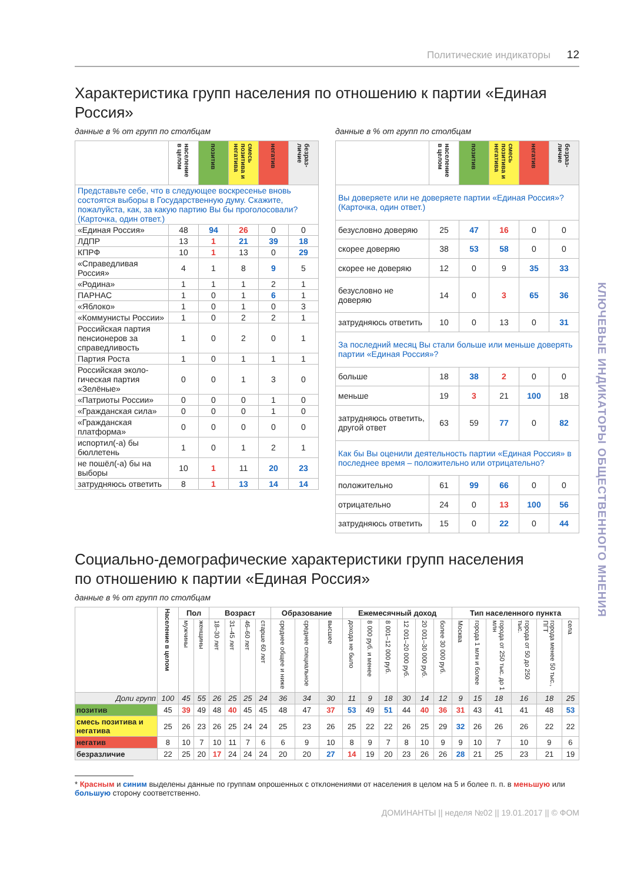Политические индикаторы 12
Характеристика групп населения по отношению к партии «Единая Россия»
данные в % от групп по столбцам
| | население в целом | позитив | смесь позитива и негатива | негатив | безраз-личие |
| --- | --- | --- | --- | --- | --- |
| Представьте себе, что в следующее воскресенье вновь состоятся выборы в Государственную думу. Скажите, пожалуйста, как, за какую партию Вы бы проголосовали? (Карточка, один ответ.) | | | | | |
| «Единая Россия» | 48 | 94 | 26 | 0 | 0 |
| ЛДПР | 13 | 1 | 21 | 39 | 18 |
| КПРФ | 10 | 1 | 13 | 0 | 29 |
| «Справедливая Россия» | 4 | 1 | 8 | 9 | 5 |
| «Родина» | 1 | 1 | 1 | 2 | 1 |
| ПАРНАС | 1 | 0 | 1 | 6 | 1 |
| «Яблоко» | 1 | 0 | 1 | 0 | 3 |
| «Коммунисты России» | 1 | 0 | 2 | 2 | 1 |
| Российская партия пенсионеров за справедливость | 1 | 0 | 2 | 0 | 1 |
| Партия Роста | 1 | 0 | 1 | 1 | 1 |
| Российская эколо-гическая партия «Зелёные» | 0 | 0 | 1 | 3 | 0 |
| «Патриоты России» | 0 | 0 | 0 | 1 | 0 |
| «Гражданская сила» | 0 | 0 | 0 | 1 | 0 |
| «Гражданская платформа» | 0 | 0 | 0 | 0 | 0 |
| испортил(-а) бы бюллетень | 1 | 0 | 1 | 2 | 1 |
| не пошёл(-а) бы на выборы | 10 | 1 | 11 | 20 | 23 |
| затрудняюсь ответить | 8 | 1 | 13 | 14 | 14 |
данные в % от групп по столбцам
| | население в целом | позитив | смесь позитива и негатива | негатив | безраз-личие |
| --- | --- | --- | --- | --- | --- |
| Вы доверяете или не доверяете партии «Единая Россия»? (Карточка, один ответ.) | | | | | |
| безусловно доверяю | 25 | 47 | 16 | 0 | 0 |
| скорее доверяю | 38 | 53 | 58 | 0 | 0 |
| скорее не доверяю | 12 | 0 | 9 | 35 | 33 |
| безусловно не доверяю | 14 | 0 | 3 | 65 | 36 |
| затрудняюсь ответить | 10 | 0 | 13 | 0 | 31 |
| За последний месяц Вы стали больше или меньше доверять партии «Единая Россия»? | | | | | |
| больше | 18 | 38 | 2 | 0 | 0 |
| меньше | 19 | 3 | 21 | 100 | 18 |
| затрудняюсь ответить, другой ответ | 63 | 59 | 77 | 0 | 82 |
| Как бы Вы оценили деятельность партии «Единая Россия» в последнее время – положительно или отрицательно? | | | | | |
| положительно | 61 | 99 | 66 | 0 | 0 |
| отрицательно | 24 | 0 | 13 | 100 | 56 |
| затрудняюсь ответить | 15 | 0 | 22 | 0 | 44 |
Социально-демографические характеристики групп населения
по отношению к партии «Единая Россия»
данные в % от групп по столбцам
| | Население в целом | Пол | | Возраст | | | | Образование | | | Ежемесячный доход | | | | | | Тип населенного пункта | | | | | |
| --- | --- | --- | --- | --- | --- | --- | --- | --- | --- | --- | --- | --- | --- | --- | --- | --- | --- | --- | --- | --- | --- | --- |
| | | мужчины | женщины | 18–30 лет | 31–45 лет | 46–60 лет | старше 60 лет | среднее общее и ниже | среднее специальное | высшее | дохода не было | 8 000 руб. и менее | 8 001–12 000 руб. | 12 001–20 000 руб. | 20 001–30 000 руб. | более 30 000 руб. | Москва | города 1 млн и более | города от 250 тыс. до 1 млн | города от 50 до 250 тыс. | города менее 50 тыс., ПГТ | села |
| Доли групп | 100 | 45 | 55 | 26 | 25 | 25 | 24 | 36 | 34 | 30 | 11 | 9 | 18 | 30 | 14 | 12 | 9 | 15 | 18 | 16 | 18 | 25 |
| позитив | 45 | 39 | 49 | 48 | 40 | 45 | 45 | 48 | 47 | 37 | 53 | 49 | 51 | 44 | 40 | 36 | 31 | 43 | 41 | 41 | 48 | 53 |
| смесь позитива и негатива | 25 | 26 | 23 | 26 | 25 | 24 | 24 | 25 | 23 | 26 | 25 | 22 | 22 | 26 | 25 | 29 | 32 | 26 | 26 | 26 | 22 | 22 |
| негатив | 8 | 10 | 7 | 10 | 11 | 7 | 6 | 6 | 9 | 10 | 8 | 9 | 7 | 8 | 10 | 9 | 9 | 10 | 7 | 10 | 9 | 6 |
| безразличие | 22 | 25 | 20 | 17 | 24 | 24 | 24 | 20 | 20 | 27 | 14 | 19 | 20 | 23 | 26 | 26 | 28 | 21 | 25 | 23 | 21 | 19 |
* Красным и синим выделены данные по группам опрошенных с отклонениями от населения в целом на 5 и более п. п. в меньшую или большую сторону соответственно.
ДОМИНАНТЫ || неделя №02 || 19.01.2017 || © ФОМ
КЛЮЧЕВЫЕ ИНДИКАТОРЫ ОБЩЕСТВЕННОГО МНЕНИЯ